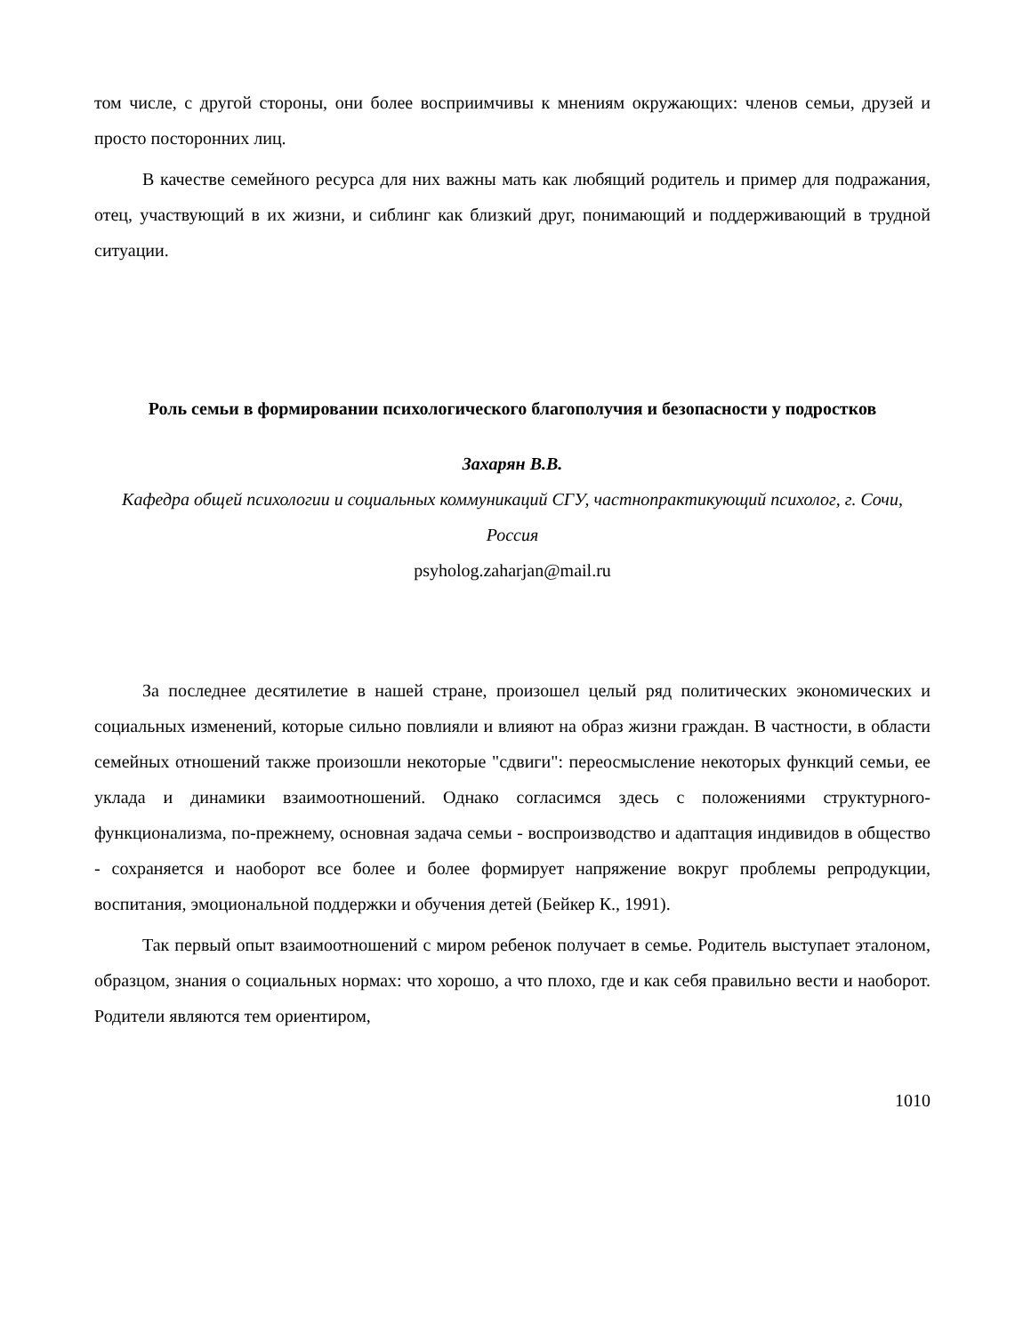том числе, с другой стороны, они более восприимчивы к мнениям окружающих: членов семьи, друзей и просто посторонних лиц.
В качестве семейного ресурса для них важны мать как любящий родитель и пример для подражания, отец, участвующий в их жизни, и сиблинг как близкий друг, понимающий и поддерживающий в трудной ситуации.
Роль семьи в формировании психологического благополучия и безопасности у подростков
Захарян В.В.
Кафедра общей психологии и социальных коммуникаций СГУ, частнопрактикующий психолог, г. Сочи, Россия
psyholog.zaharjan@mail.ru
За последнее десятилетие в нашей стране, произошел целый ряд политических экономических и социальных изменений, которые сильно повлияли и влияют на образ жизни граждан. В частности, в области семейных отношений также произошли некоторые "сдвиги": переосмысление некоторых функций семьи, ее уклада и динамики взаимоотношений. Однако согласимся здесь с положениями структурного-функционализма, по-прежнему, основная задача семьи - воспроизводство и адаптация индивидов в общество - сохраняется и наоборот все более и более формирует напряжение вокруг проблемы репродукции, воспитания, эмоциональной поддержки и обучения детей (Бейкер К., 1991).
Так первый опыт взаимоотношений с миром ребенок получает в семье. Родитель выступает эталоном, образцом, знания о социальных нормах: что хорошо, а что плохо, где и как себя правильно вести и наоборот. Родители являются тем ориентиром,
1010